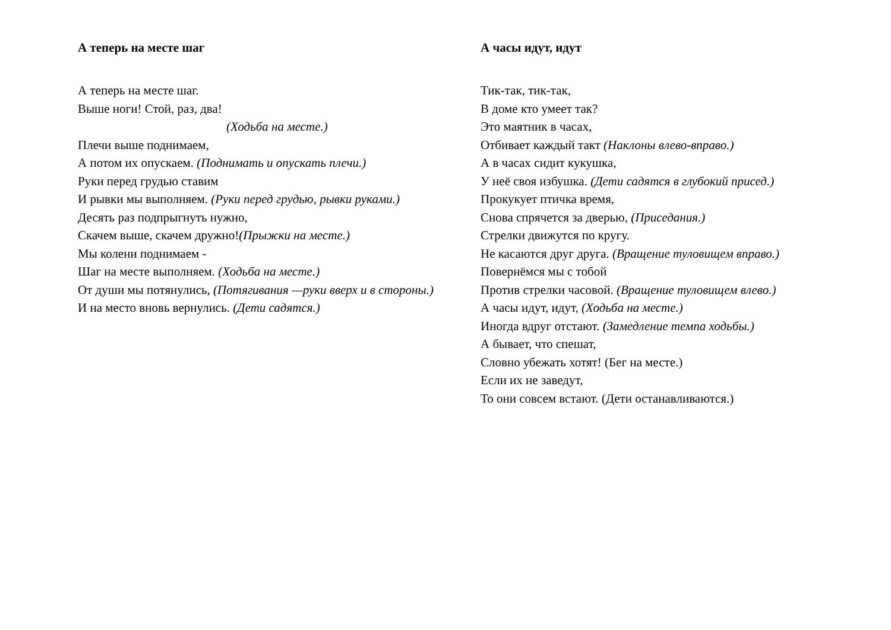А теперь на месте шаг
А теперь на месте шаг.
Выше ноги! Стой, раз, два!
(Ходьба на месте.)
Плечи выше поднимаем,
А потом их опускаем. (Поднимать и опускать плечи.)
Руки перед грудью ставим
И рывки мы выполняем. (Руки перед грудью, рывки руками.)
Десять раз подпрыгнуть нужно,
Скачем выше, скачем дружно!(Прыжки на месте.)
Мы колени поднимаем -
Шаг на месте выполняем. (Ходьба на месте.)
От души мы потянулись, (Потягивания —руки вверх и в стороны.)
И на место вновь вернулись. (Дети садятся.)
А часы идут, идут
Тик-так, тик-так,
В доме кто умеет так?
Это маятник в часах,
Отбивает каждый такт (Наклоны влево-вправо.)
А в часах сидит кукушка,
У неё своя избушка. (Дети садятся в глубокий присед.)
Прокукует птичка время,
Снова спрячется за дверью, (Приседания.)
Стрелки движутся по кругу.
Не касаются друг друга. (Вращение туловищем вправо.)
Повернёмся мы с тобой
Против стрелки часовой. (Вращение туловищем влево.)
А часы идут, идут, (Ходьба на месте.)
Иногда вдруг отстают. (Замедление темпа ходьбы.)
А бывает, что спешат,
Словно убежать хотят! (Бег на месте.)
Если их не заведут,
То они совсем встают. (Дети останавливаются.)